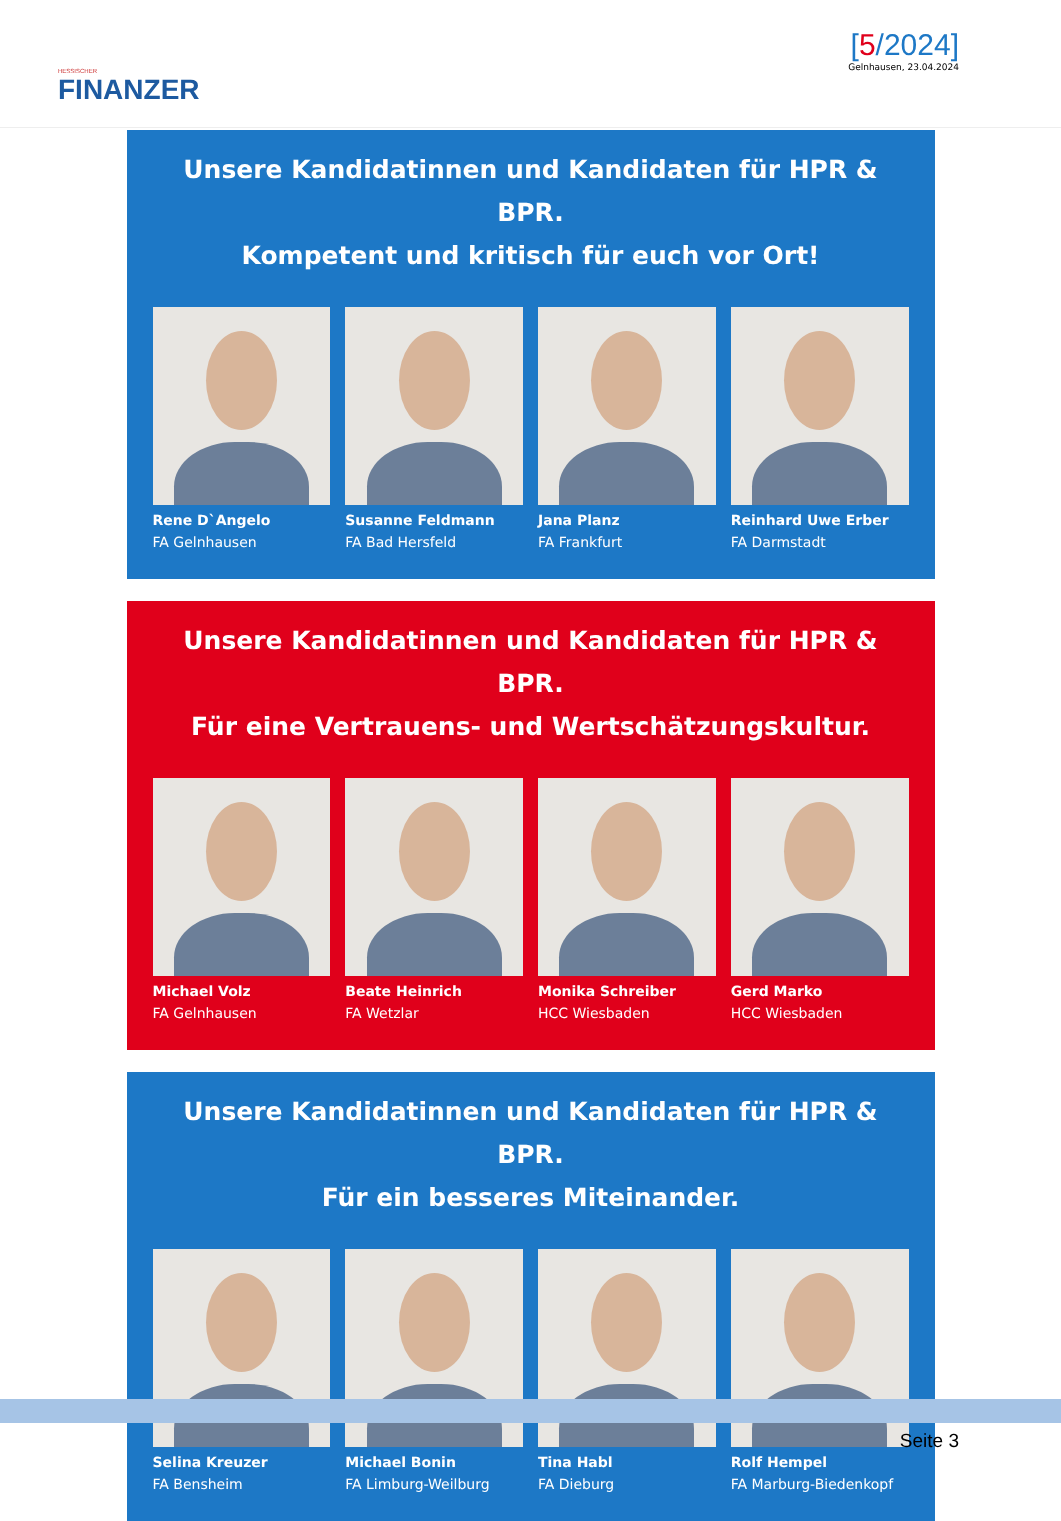HESSISCHER
FINANZER
[5/2024]
Gelnhausen, 23.04.2024
Unsere Kandidatinnen und Kandidaten für HPR & BPR.
Kompetent und kritisch für euch vor Ort!
Rene D`Angelo
FA Gelnhausen
Susanne Feldmann
FA Bad Hersfeld
Jana Planz
FA Frankfurt
Reinhard Uwe Erber
FA Darmstadt
Unsere Kandidatinnen und Kandidaten für HPR & BPR.
Für eine Vertrauens- und Wertschätzungskultur.
Michael Volz
FA Gelnhausen
Beate Heinrich
FA Wetzlar
Monika Schreiber
HCC Wiesbaden
Gerd Marko
HCC Wiesbaden
Unsere Kandidatinnen und Kandidaten für HPR & BPR.
Für ein besseres Miteinander.
Selina Kreuzer
FA Bensheim
Michael Bonin
FA Limburg-Weilburg
Tina Habl
FA Dieburg
Rolf Hempel
FA Marburg-Biedenkopf
Seite 3